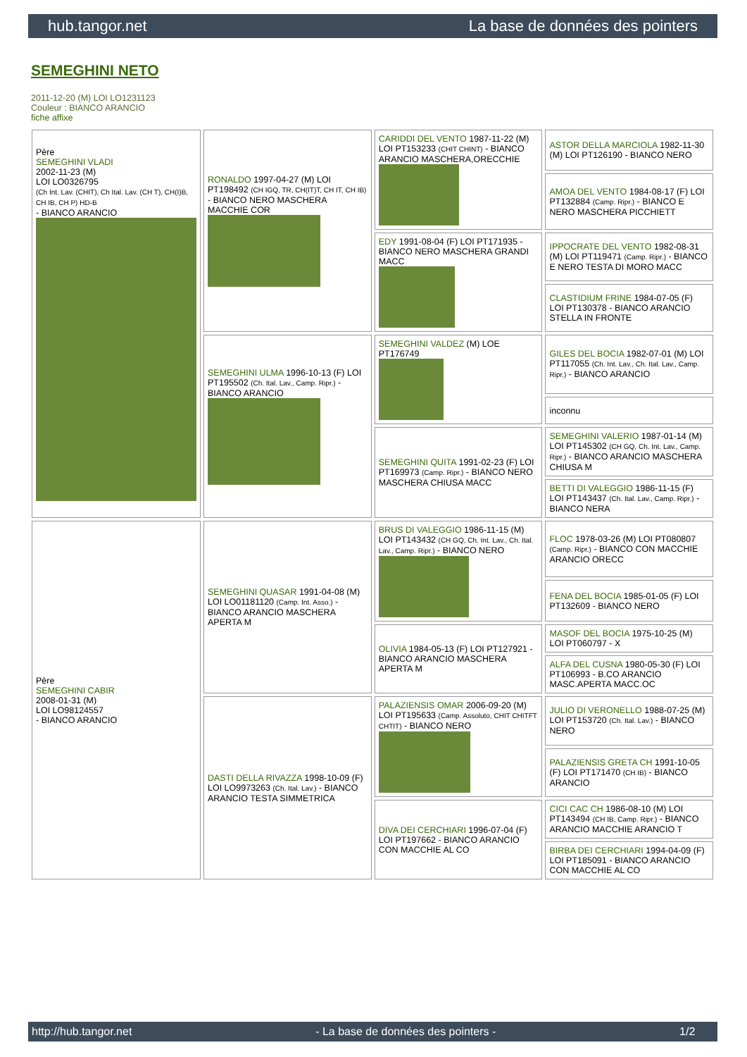hub.tangor.net La base de données des pointers
SEMEGHINI NETO
2011-12-20 (M) LOI LO1231123
Couleur : BIANCO ARANCIO
fiche affixe
| Père SEMEGHINI VLADI 2002-11-23 (M) LOI LO0326795 (Ch Int. Lav. (CHIT), Ch Ital. Lav. (CH T), CH(I)B, CH IB, CH P) HD-B - BIANCO ARANCIO | RONALDO 1997-04-27 (M) LOI PT198492 (CH IGQ, TR, CH(IT)T, CH IT, CH IB) - BIANCO NERO MASCHERA MACCHIE COR | CARIDDI DEL VENTO 1987-11-22 (M) LOI PT153233 (CHIT CHINT) - BIANCO ARANCIO MASCHERA,ORECCHIE | ASTOR DELLA MARCIOLA 1982-11-30 (M) LOI PT126190 - BIANCO NERO |
| | | | AMOA DEL VENTO 1984-08-17 (F) LOI PT132884 (Camp. Ripr.) - BIANCO E NERO MASCHERA PICCHIETT |
| | | EDY 1991-08-04 (F) LOI PT171935 - BIANCO NERO MASCHERA GRANDI MACC | IPPOCRATE DEL VENTO 1982-08-31 (M) LOI PT119471 (Camp. Ripr.) - BIANCO E NERO TESTA DI MORO MACC |
| | | | CLASTIDIUM FRINE 1984-07-05 (F) LOI PT130378 - BIANCO ARANCIO STELLA IN FRONTE |
| | SEMEGHINI ULMA 1996-10-13 (F) LOI PT195502 (Ch. Ital. Lav., Camp. Ripr.) - BIANCO ARANCIO | SEMEGHINI VALDEZ (M) LOE PT176749 | GILES DEL BOCIA 1982-07-01 (M) LOI PT117055 (Ch. Int. Lav., Ch. Ital. Lav., Camp. Ripr.) - BIANCO ARANCIO |
| | | | inconnu |
| | | SEMEGHINI QUITA 1991-02-23 (F) LOI PT169973 (Camp. Ripr.) - BIANCO NERO MASCHERA CHIUSA MACC | SEMEGHINI VALERIO 1987-01-14 (M) LOI PT145302 (CH GQ, Ch. Int. Lav., Camp. Ripr.) - BIANCO ARANCIO MASCHERA CHIUSA M |
| | | | BETTI DI VALEGGIO 1986-11-15 (F) LOI PT143437 (Ch. Ital. Lav., Camp. Ripr.) - BIANCO NERA |
| Père SEMEGHINI CABIR 2008-01-31 (M) LOI LO98124557 - BIANCO ARANCIO | SEMEGHINI QUASAR 1991-04-08 (M) LOI LO01181120 (Camp. Int. Asso.) - BIANCO ARANCIO MASCHERA APERTA M | BRUS DI VALEGGIO 1986-11-15 (M) LOI PT143432 (CH GQ, Ch. Int. Lav., Ch. Ital. Lav., Camp. Ripr.) - BIANCO NERO | FLOC 1978-03-26 (M) LOI PT080807 (Camp. Ripr.) - BIANCO CON MACCHIE ARANCIO ORECC |
| | | | FENA DEL BOCIA 1985-01-05 (F) LOI PT132609 - BIANCO NERO |
| | | OLIVIA 1984-05-13 (F) LOI PT127921 - BIANCO ARANCIO MASCHERA APERTA M | MASOF DEL BOCIA 1975-10-25 (M) LOI PT060797 - X |
| | | | ALFA DEL CUSNA 1980-05-30 (F) LOI PT106993 - B.CO ARANCIO MASC.APERTA MACC.OC |
| | DASTI DELLA RIVAZZA 1998-10-09 (F) LOI LO9973263 (Ch. Ital. Lav.) - BIANCO ARANCIO TESTA SIMMETRICA | PALAZIENSIS OMAR 2006-09-20 (M) LOI PT195633 (Camp. Assoluto, CHIT CHITFT CHTIT) - BIANCO NERO | JULIO DI VERONELLO 1988-07-25 (M) LOI PT153720 (Ch. Ital. Lav.) - BIANCO NERO |
| | | | PALAZIENSIS GRETA CH 1991-10-05 (F) LOI PT171470 (CH IB) - BIANCO ARANCIO |
| | | DIVA DEI CERCHIARI 1996-07-04 (F) LOI PT197662 - BIANCO ARANCIO CON MACCHIE AL CO | CICI CAC CH 1986-08-10 (M) LOI PT143494 (CH IB, Camp. Ripr.) - BIANCO ARANCIO MACCHIE ARANCIO T |
| | | | BIRBA DEI CERCHIARI 1994-04-09 (F) LOI PT185091 - BIANCO ARANCIO CON MACCHIE AL CO |
http://hub.tangor.net - La base de données des pointers - 1/2